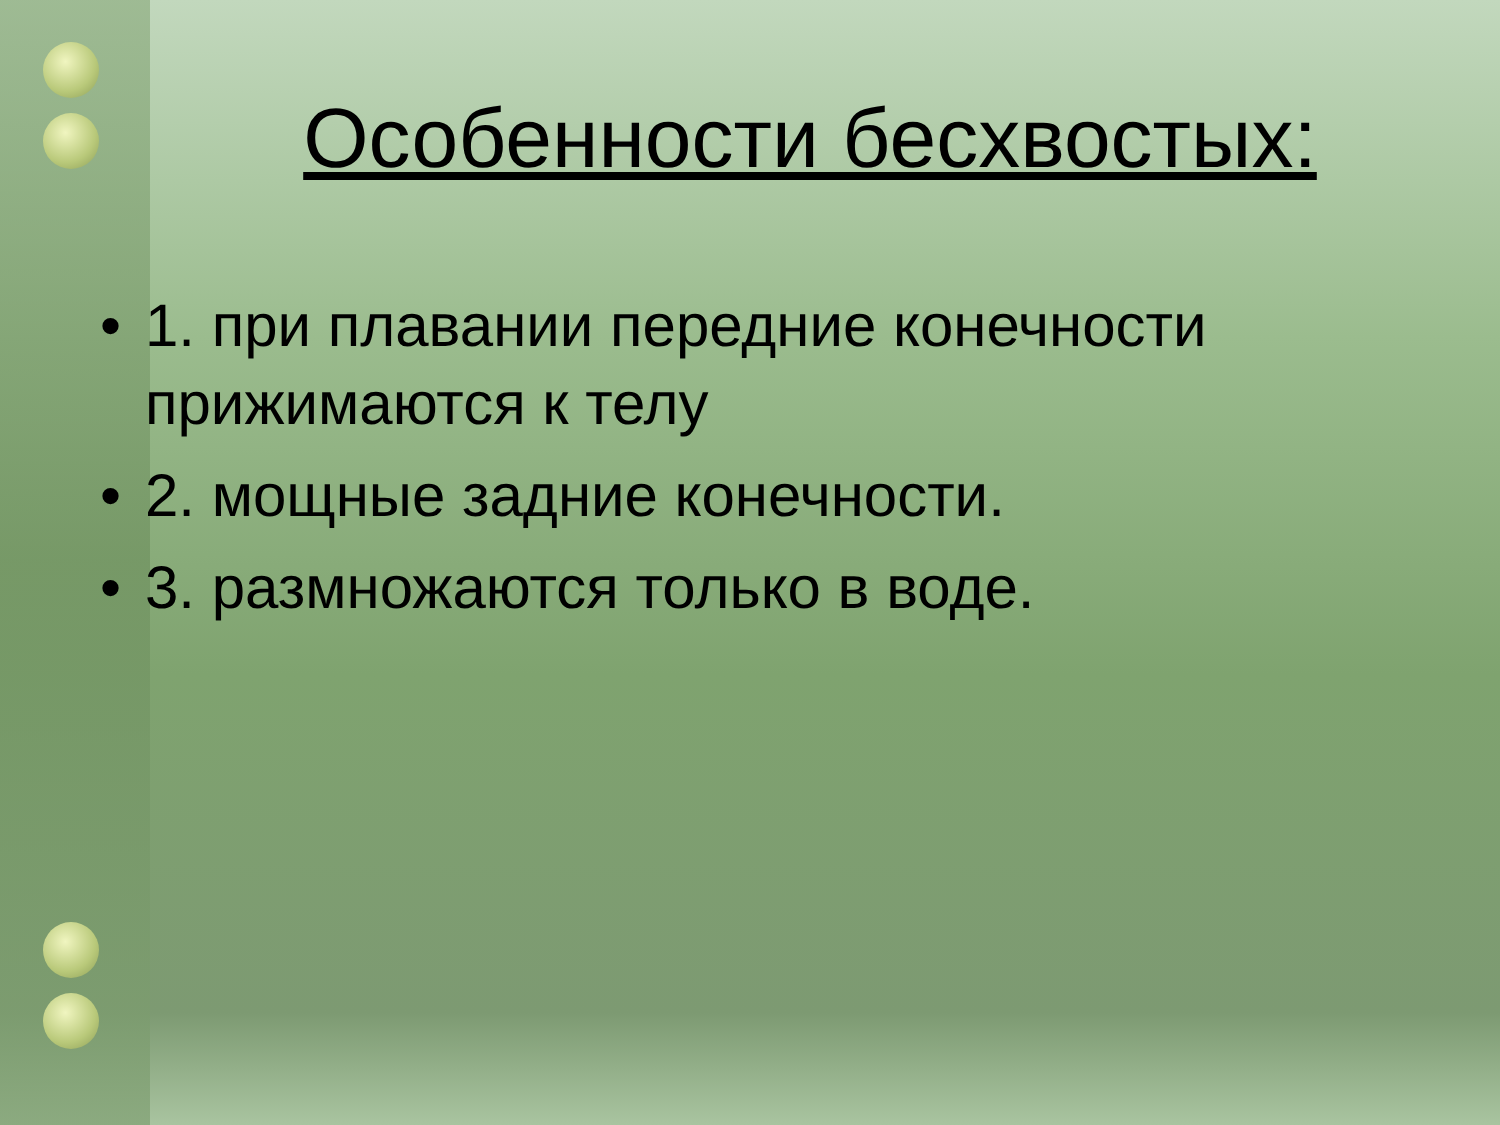Особенности бесхвостых:
• 1. при плавании передние конечности прижимаются к телу
• 2. мощные задние конечности.
• 3. размножаются только в воде.